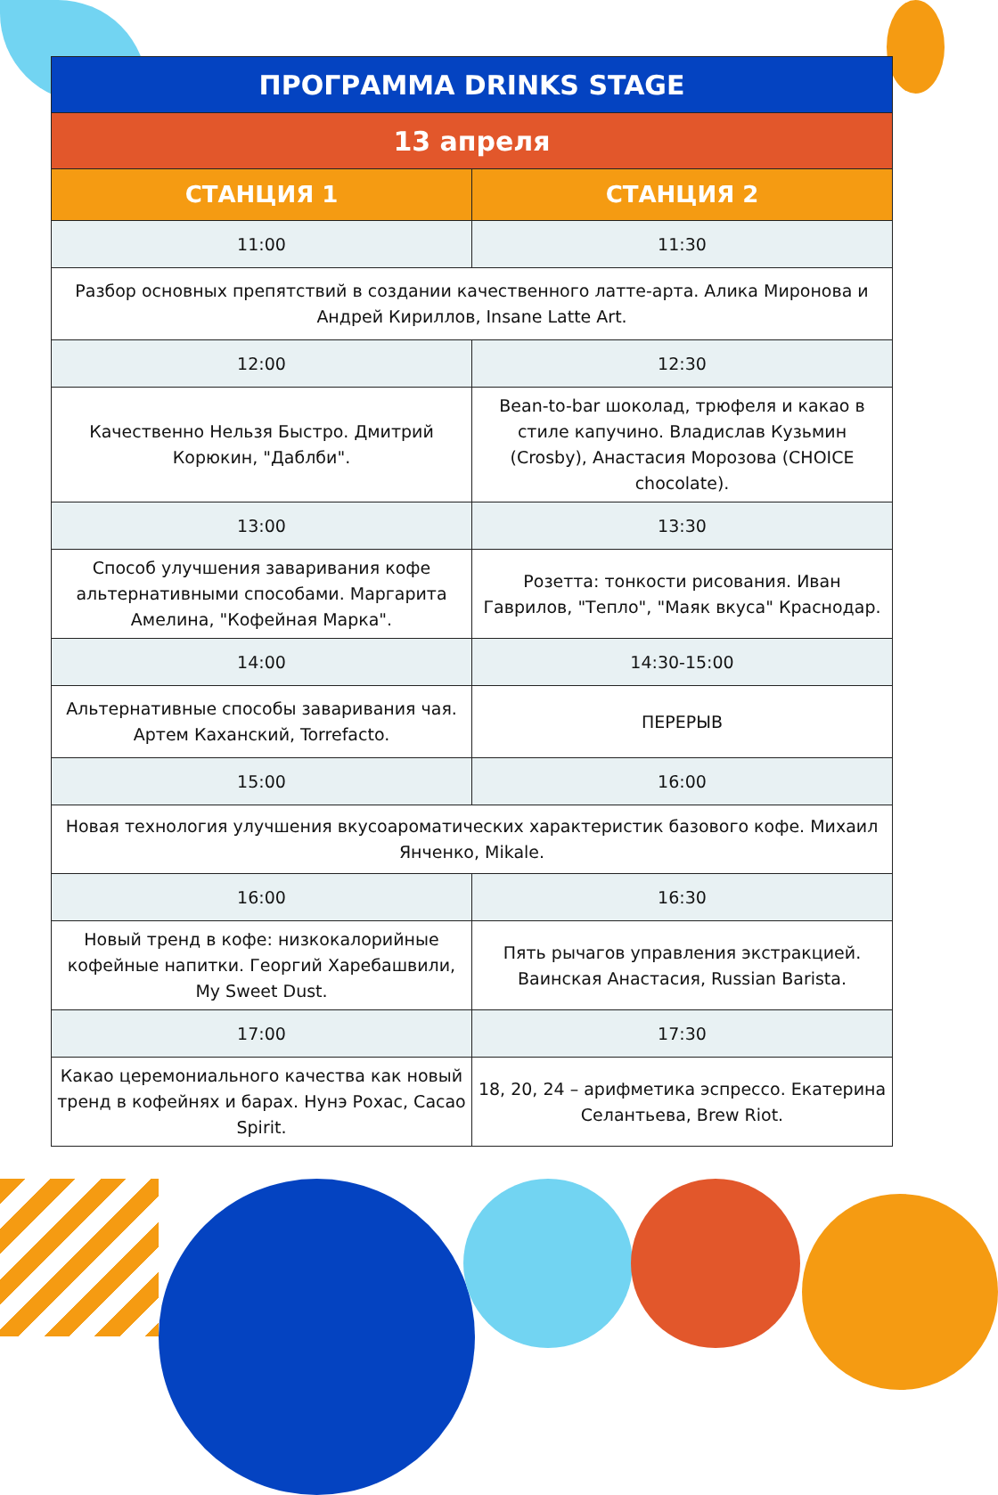| ПРОГРАММА DRINKS STAGE | |
| --- | --- |
| 13 апреля | |
| СТАНЦИЯ 1 | СТАНЦИЯ 2 |
| 11:00 | 11:30 |
| Разбор основных препятствий в создании качественного латте-арта. Алика Миронова и Андрей Кириллов, Insane Latte Art. | |
| 12:00 | 12:30 |
| Качественно Нельзя Быстро. Дмитрий Корюкин, "Даблби". | Bean-to-bar шоколад, трюфеля и какао в стиле капучино. Владислав Кузьмин (Crosby), Анастасия Морозова (CHOICE chocolate). |
| 13:00 | 13:30 |
| Способ улучшения заваривания кофе альтернативными способами. Маргарита Амелина, "Кофейная Марка". | Розетта: тонкости рисования. Иван Гаврилов, "Тепло", "Маяк вкуса" Краснодар. |
| 14:00 | 14:30-15:00 |
| Альтернативные способы заваривания чая. Артем Каханский, Torrefacto. | ПЕРЕРЫВ |
| 15:00 | 16:00 |
| Новая технология улучшения вкусоароматических характеристик базового кофе. Михаил Янченко, Mikale. | |
| 16:00 | 16:30 |
| Новый тренд в кофе: низкокалорийные кофейные напитки. Георгий Харебашвили, My Sweet Dust. | Пять рычагов управления экстракцией. Ваинская Анастасия, Russian Barista. |
| 17:00 | 17:30 |
| Какао церемониального качества как новый тренд в кофейнях и барах. Нунэ Рохас, Cacao Spirit. | 18, 20, 24 – арифметика эспрессо. Екатерина Селантьева, Brew Riot. |